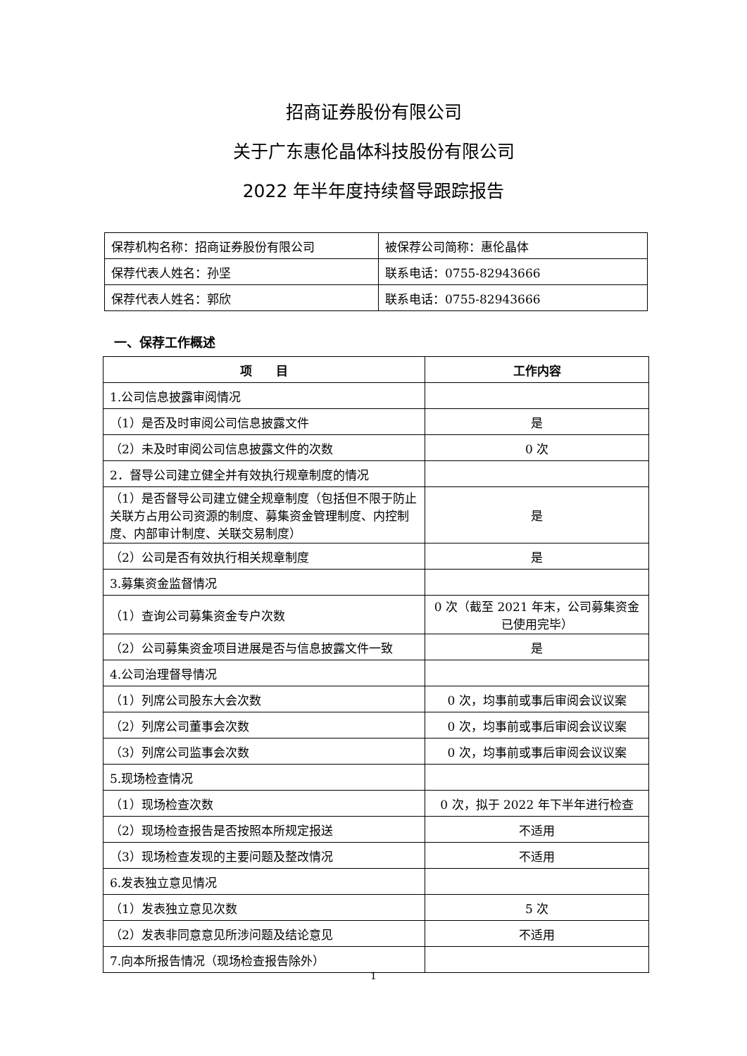招商证券股份有限公司
关于广东惠伦晶体科技股份有限公司
2022 年半年度持续督导跟踪报告
| 保荐机构名称：招商证券股份有限公司 | 被保荐公司简称：惠伦晶体 |
| 保荐代表人姓名：孙坚 | 联系电话：0755-82943666 |
| 保荐代表人姓名：郭欣 | 联系电话：0755-82943666 |
一、保荐工作概述
| 项 目 | 工作内容 |
| --- | --- |
| 1.公司信息披露审阅情况 | |
| （1）是否及时审阅公司信息披露文件 | 是 |
| （2）未及时审阅公司信息披露文件的次数 | 0 次 |
| 2．督导公司建立健全并有效执行规章制度的情况 | |
| （1）是否督导公司建立健全规章制度（包括但不限于防止关联方占用公司资源的制度、募集资金管理制度、内控制度、内部审计制度、关联交易制度） | 是 |
| （2）公司是否有效执行相关规章制度 | 是 |
| 3.募集资金监督情况 | |
| （1）查询公司募集资金专户次数 | 0 次（截至 2021 年末，公司募集资金已使用完毕） |
| （2）公司募集资金项目进展是否与信息披露文件一致 | 是 |
| 4.公司治理督导情况 | |
| （1）列席公司股东大会次数 | 0 次，均事前或事后审阅会议议案 |
| （2）列席公司董事会次数 | 0 次，均事前或事后审阅会议议案 |
| （3）列席公司监事会次数 | 0 次，均事前或事后审阅会议议案 |
| 5.现场检查情况 | |
| （1）现场检查次数 | 0 次，拟于 2022 年下半年进行检查 |
| （2）现场检查报告是否按照本所规定报送 | 不适用 |
| （3）现场检查发现的主要问题及整改情况 | 不适用 |
| 6.发表独立意见情况 | |
| （1）发表独立意见次数 | 5 次 |
| （2）发表非同意意见所涉问题及结论意见 | 不适用 |
| 7.向本所报告情况（现场检查报告除外） | |
1